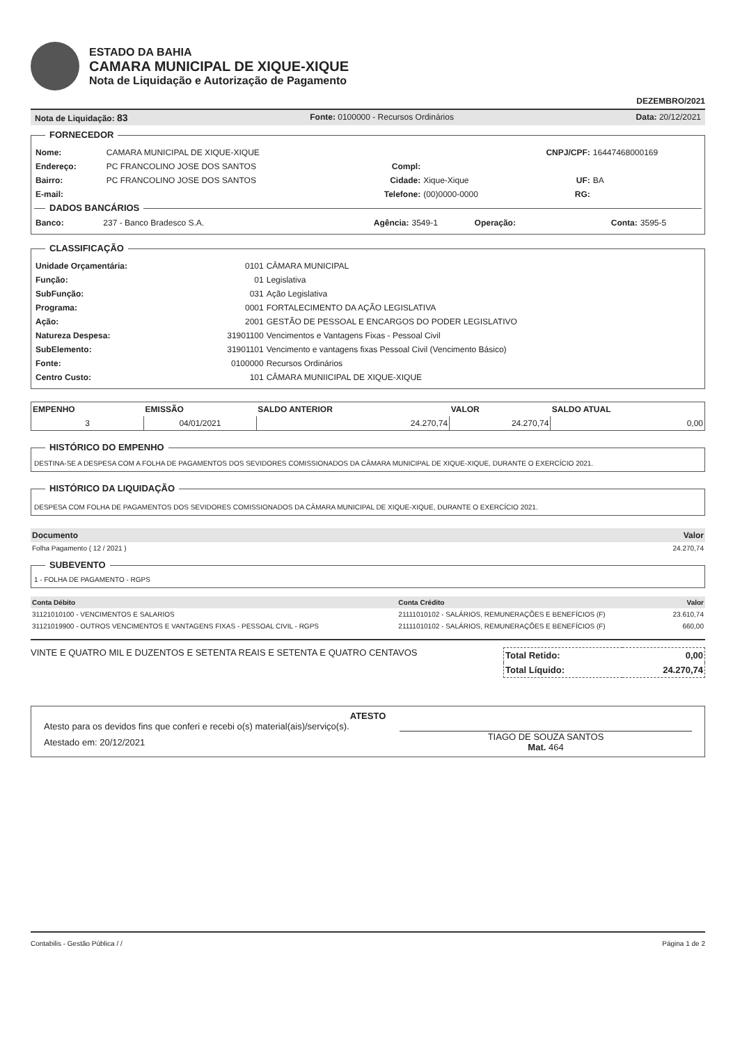ESTADO DA BAHIA
CAMARA MUNICIPAL DE XIQUE-XIQUE
Nota de Liquidação e Autorização de Pagamento
DEZEMBRO/2021
Nota de Liquidação: 83 Fonte: 0100000 - Recursos Ordinários Data: 20/12/2021
FORNECEDOR
| Nome: | CAMARA MUNICIPAL DE XIQUE-XIQUE | | | CNPJ/CPF: | 16447468000169 |
| Endereço: | PC FRANCOLINO JOSE DOS SANTOS | Compl: | | | |
| Bairro: | PC FRANCOLINO JOSE DOS SANTOS | Cidade: | Xique-Xique | UF: | BA |
| E-mail: | | Telefone: | (00)0000-0000 | RG: | |
DADOS BANCÁRIOS
| Banco: | 237 - Banco Bradesco S.A. | Agência: | 3549-1 | Operação: | | Conta: | 3595-5 |
CLASSIFICAÇÃO
| Unidade Orçamentária: | 0101 | CÂMARA MUNICIPAL |
| Função: | 01 | Legislativa |
| SubFunção: | 031 | Ação Legislativa |
| Programa: | 0001 | FORTALECIMENTO DA AÇÃO LEGISLATIVA |
| Ação: | 2001 | GESTÃO DE PESSOAL E ENCARGOS DO PODER LEGISLATIVO |
| Natureza Despesa: | 31901100 | Vencimentos e Vantagens Fixas - Pessoal Civil |
| SubElemento: | 31901101 | Vencimento e vantagens fixas Pessoal Civil (Vencimento Básico) |
| Fonte: | 0100000 | Recursos Ordinários |
| Centro Custo: | 101 | CÂMARA MUNIICIPAL DE XIQUE-XIQUE |
| EMPENHO | EMISSÃO | SALDO ANTERIOR | VALOR | SALDO ATUAL |
| --- | --- | --- | --- | --- |
| 3 | 04/01/2021 | 24.270,74 | 24.270,74 | 0,00 |
HISTÓRICO DO EMPENHO
DESTINA-SE A DESPESA COM A FOLHA DE PAGAMENTOS DOS SEVIDORES COMISSIONADOS DA CÂMARA MUNICIPAL DE XIQUE-XIQUE, DURANTE O EXERCÍCIO 2021.
HISTÓRICO DA LIQUIDAÇÃO
DESPESA COM FOLHA DE PAGAMENTOS DOS SEVIDORES COMISSIONADOS DA CÂMARA MUNICIPAL DE XIQUE-XIQUE, DURANTE O EXERCÍCIO 2021.
| Documento | Valor |
| --- | --- |
| Folha Pagamento ( 12 / 2021 ) | 24.270,74 |
SUBEVENTO
1 - FOLHA DE PAGAMENTO - RGPS
| Conta Débito | Conta Crédito | Valor |
| --- | --- | --- |
| 31121010100 - VENCIMENTOS E SALARIOS | 21111010102 - SALÁRIOS, REMUNERAÇÕES E BENEFÍCIOS (F) | 23.610,74 |
| 31121019900 - OUTROS VENCIMENTOS E VANTAGENS FIXAS - PESSOAL CIVIL - RGPS | 21111010102 - SALÁRIOS, REMUNERAÇÕES E BENEFÍCIOS (F) | 660,00 |
VINTE E QUATRO MIL E DUZENTOS E SETENTA REAIS E SETENTA E QUATRO CENTAVOS
| Total Retido: | 0,00 |
| Total Líquido: | 24.270,74 |
ATESTO
Atesto para os devidos fins que conferi e recebi o(s) material(ais)/serviço(s).
Atestado em: 20/12/2021
TIAGO DE SOUZA SANTOS
Mat. 464
Contabilis - Gestão Pública / / Página 1 de 2